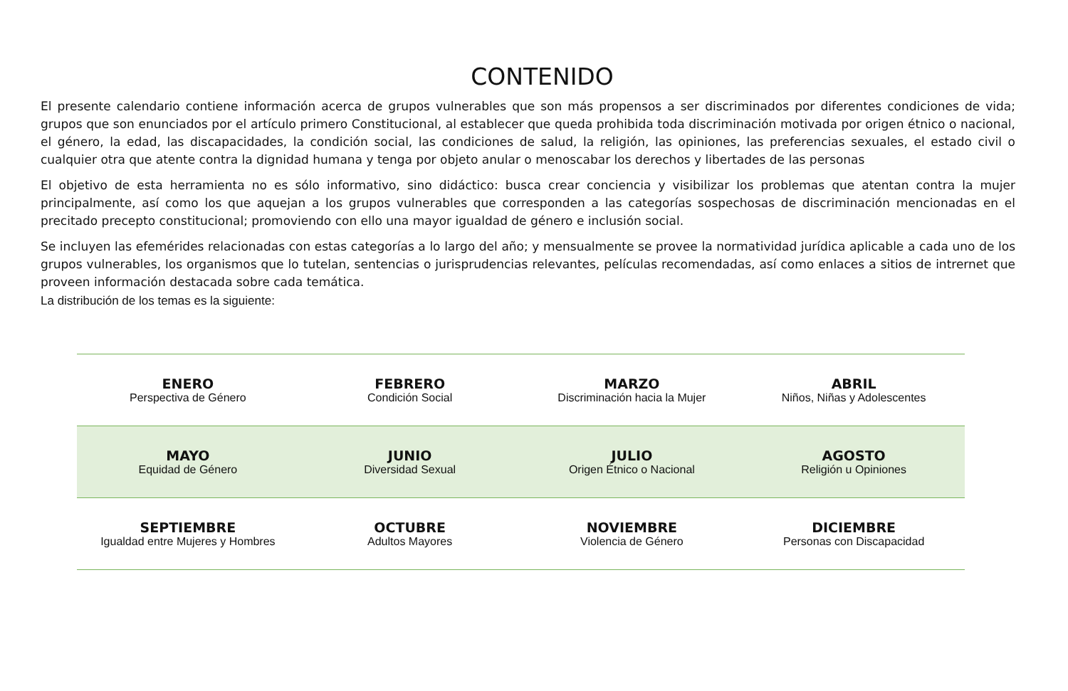CONTENIDO
El presente calendario contiene información acerca de grupos vulnerables que son más propensos a ser discriminados por diferentes condiciones de vida; grupos que son enunciados por el artículo primero Constitucional, al establecer que queda prohibida toda discriminación motivada por origen étnico o nacional, el género, la edad, las discapacidades, la condición social, las condiciones de salud, la religión, las opiniones, las preferencias sexuales, el estado civil o cualquier otra que atente contra la dignidad humana y tenga por objeto anular o menoscabar los derechos y libertades de las personas
El objetivo de esta herramienta no es sólo informativo, sino didáctico: busca crear conciencia y visibilizar los problemas que atentan contra la mujer principalmente, así como los que aquejan a los grupos vulnerables que corresponden a las categorías sospechosas de discriminación mencionadas en el precitado precepto constitucional; promoviendo con ello una mayor igualdad de género e inclusión social.
Se incluyen las efemérides relacionadas con estas categorías a lo largo del año; y mensualmente se provee la normatividad jurídica aplicable a cada uno de los grupos vulnerables, los organismos que lo tutelan, sentencias o jurisprudencias relevantes, películas recomendadas, así como enlaces a sitios de intrernet que proveen información destacada sobre cada temática.
La distribución de los temas es la siguiente:
| ENERO Perspectiva de Género | FEBRERO Condición Social | MARZO Discriminación hacia la Mujer | ABRIL Niños, Niñas y Adolescentes |
| MAYO Equidad de Género | JUNIO Diversidad Sexual | JULIO Origen Étnico o Nacional | AGOSTO Religión u Opiniones |
| SEPTIEMBRE Igualdad entre Mujeres y Hombres | OCTUBRE Adultos Mayores | NOVIEMBRE Violencia de Género | DICIEMBRE Personas con Discapacidad |